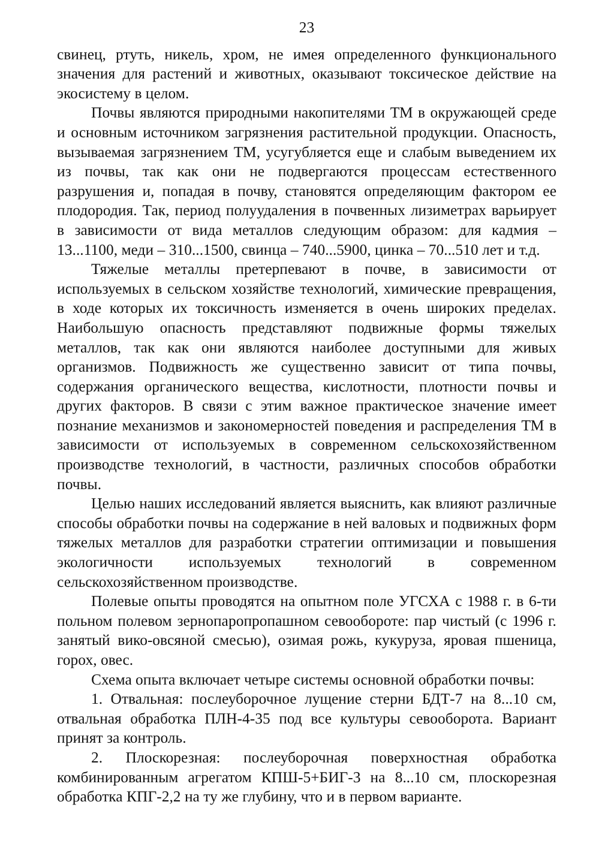23
свинец, ртуть, никель, хром, не имея определенного функционального значения для растений и животных, оказывают токсическое действие на экосистему в целом.
Почвы являются природными накопителями ТМ в окружающей среде и основным источником загрязнения растительной продукции. Опасность, вызываемая загрязнением ТМ, усугубляется еще и слабым выведением их из почвы, так как они не подвергаются процессам естественного разрушения и, попадая в почву, становятся определяющим фактором ее плодородия. Так, период полуудаления в почвенных лизиметрах варьирует в зависимости от вида металлов следующим образом: для кадмия – 13...1100, меди – 310...1500, свинца – 740...5900, цинка – 70...510 лет и т.д.
Тяжелые металлы претерпевают в почве, в зависимости от используемых в сельском хозяйстве технологий, химические превращения, в ходе которых их токсичность изменяется в очень широких пределах. Наибольшую опасность представляют подвижные формы тяжелых металлов, так как они являются наиболее доступными для живых организмов. Подвижность же существенно зависит от типа почвы, содержания органического вещества, кислотности, плотности почвы и других факторов. В связи с этим важное практическое значение имеет познание механизмов и закономерностей поведения и распределения ТМ в зависимости от используемых в современном сельскохозяйственном производстве технологий, в частности, различных способов обработки почвы.
Целью наших исследований является выяснить, как влияют различные способы обработки почвы на содержание в ней валовых и подвижных форм тяжелых металлов для разработки стратегии оптимизации и повышения экологичности используемых технологий в современном сельскохозяйственном производстве.
Полевые опыты проводятся на опытном поле УГСХА с 1988 г. в 6-ти польном полевом зернопаропропашном севообороте: пар чистый (с 1996 г. занятый вико-овсяной смесью), озимая рожь, кукуруза, яровая пшеница, горох, овес.
Схема опыта включает четыре системы основной обработки почвы:
1. Отвальная: послеуборочное лущение стерни БДТ-7 на 8...10 см, отвальная обработка ПЛН-4-35 под все культуры севооборота. Вариант принят за контроль.
2. Плоскорезная: послеуборочная поверхностная обработка комбинированным агрегатом КПШ-5+БИГ-3 на 8...10 см, плоскорезная обработка КПГ-2,2 на ту же глубину, что и в первом варианте.